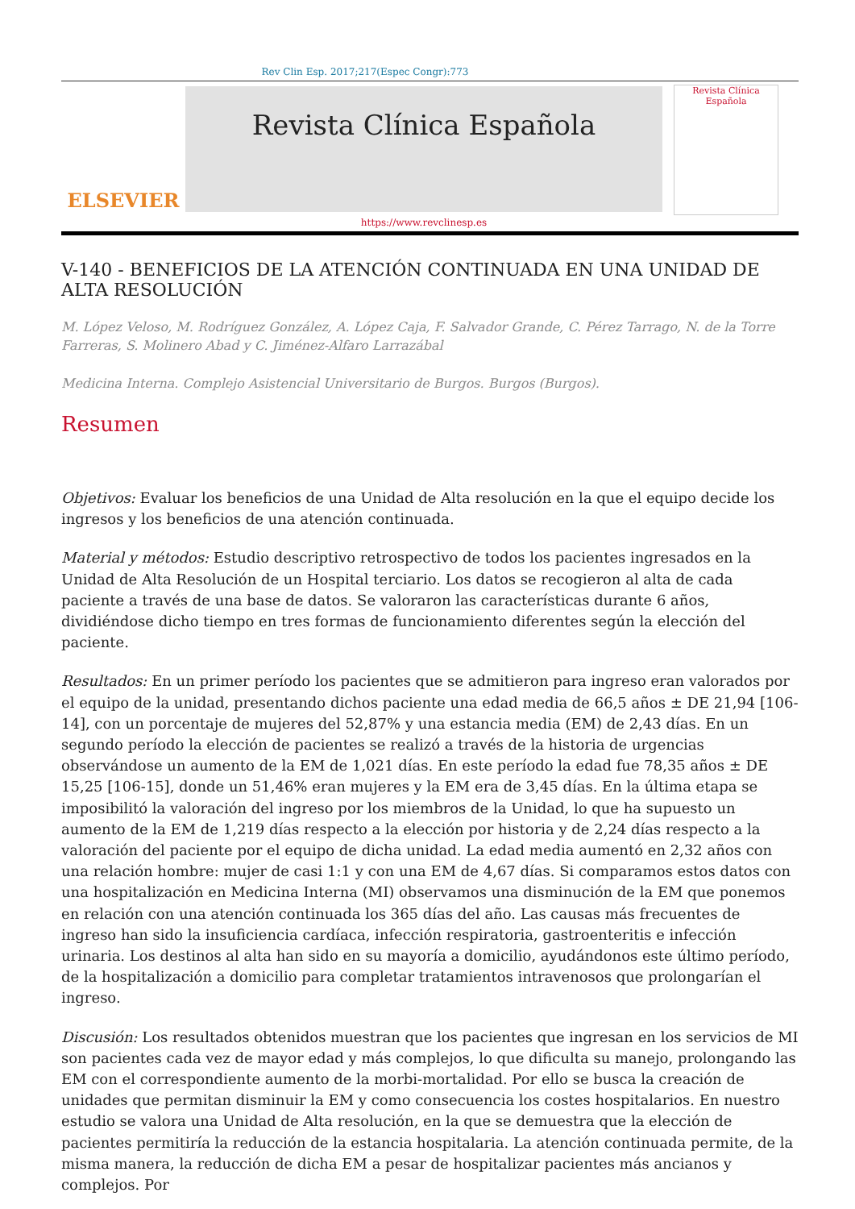Rev Clin Esp. 2017;217(Espec Congr):773
ELSEVIER
Revista Clínica Española
https://www.revclinesp.es
Revista Clínica
Española
V-140 - BENEFICIOS DE LA ATENCIÓN CONTINUADA EN UNA UNIDAD DE ALTA RESOLUCIÓN
M. López Veloso, M. Rodríguez González, A. López Caja, F. Salvador Grande, C. Pérez Tarrago, N. de la Torre Farreras, S. Molinero Abad y C. Jiménez-Alfaro Larrazábal
Medicina Interna. Complejo Asistencial Universitario de Burgos. Burgos (Burgos).
Resumen
Objetivos: Evaluar los beneficios de una Unidad de Alta resolución en la que el equipo decide los ingresos y los beneficios de una atención continuada.
Material y métodos: Estudio descriptivo retrospectivo de todos los pacientes ingresados en la Unidad de Alta Resolución de un Hospital terciario. Los datos se recogieron al alta de cada paciente a través de una base de datos. Se valoraron las características durante 6 años, dividiéndose dicho tiempo en tres formas de funcionamiento diferentes según la elección del paciente.
Resultados: En un primer período los pacientes que se admitieron para ingreso eran valorados por el equipo de la unidad, presentando dichos paciente una edad media de 66,5 años ± DE 21,94 [106-14], con un porcentaje de mujeres del 52,87% y una estancia media (EM) de 2,43 días. En un segundo período la elección de pacientes se realizó a través de la historia de urgencias observándose un aumento de la EM de 1,021 días. En este período la edad fue 78,35 años ± DE 15,25 [106-15], donde un 51,46% eran mujeres y la EM era de 3,45 días. En la última etapa se imposibilitó la valoración del ingreso por los miembros de la Unidad, lo que ha supuesto un aumento de la EM de 1,219 días respecto a la elección por historia y de 2,24 días respecto a la valoración del paciente por el equipo de dicha unidad. La edad media aumentó en 2,32 años con una relación hombre: mujer de casi 1:1 y con una EM de 4,67 días. Si comparamos estos datos con una hospitalización en Medicina Interna (MI) observamos una disminución de la EM que ponemos en relación con una atención continuada los 365 días del año. Las causas más frecuentes de ingreso han sido la insuficiencia cardíaca, infección respiratoria, gastroenteritis e infección urinaria. Los destinos al alta han sido en su mayoría a domicilio, ayudándonos este último período, de la hospitalización a domicilio para completar tratamientos intravenosos que prolongarían el ingreso.
Discusión: Los resultados obtenidos muestran que los pacientes que ingresan en los servicios de MI son pacientes cada vez de mayor edad y más complejos, lo que dificulta su manejo, prolongando las EM con el correspondiente aumento de la morbi-mortalidad. Por ello se busca la creación de unidades que permitan disminuir la EM y como consecuencia los costes hospitalarios. En nuestro estudio se valora una Unidad de Alta resolución, en la que se demuestra que la elección de pacientes permitiría la reducción de la estancia hospitalaria. La atención continuada permite, de la misma manera, la reducción de dicha EM a pesar de hospitalizar pacientes más ancianos y complejos. Por